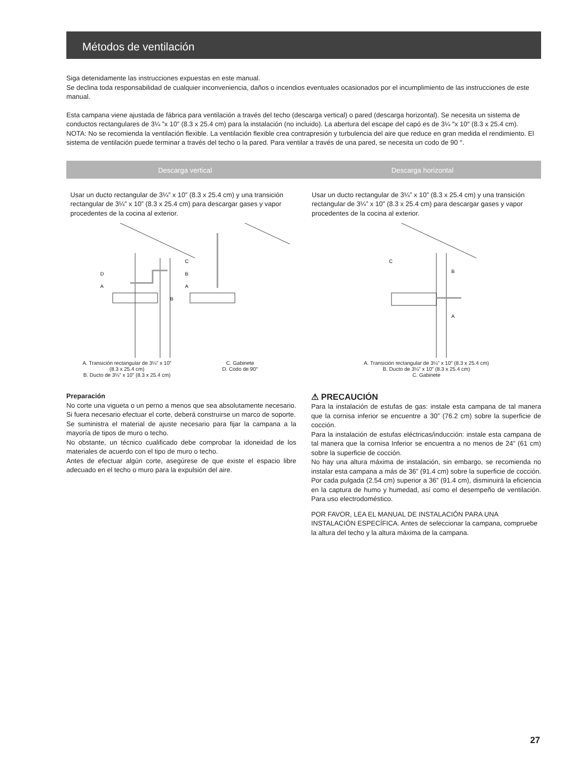Métodos de ventilación
Siga detenidamente las instrucciones expuestas en este manual.
Se declina toda responsabilidad de cualquier inconveniencia, daños o incendios eventuales ocasionados por el incumplimiento de las instrucciones de este manual.
Esta campana viene ajustada de fábrica para ventilación a través del techo (descarga vertical) o pared (descarga horizontal). Se necesita un sistema de conductos rectangulares de 3¼ ”x 10” (8.3 x 25.4 cm) para la instalación (no incluido). La abertura del escape del capó es de 3¼ ″x 10″ (8.3 x 25.4 cm).
NOTA: No se recomienda la ventilación flexible. La ventilación flexible crea contrapresión y turbulencia del aire que reduce en gran medida el rendimiento. El sistema de ventilación puede terminar a través del techo o la pared. Para ventilar a través de una pared, se necesita un codo de 90 °.
Descarga vertical Descarga horizontal
Usar un ducto rectangular de 3¼” x 10” (8.3 x 25.4 cm) y una transición rectangular de 3¼” x 10” (8.3 x 25.4 cm) para descargar gases y vapor procedentes de la cocina al exterior.
D
A
B
C
B
A
A. Transición rectangular de 3¼” x 10”
(8.3 x 25.4 cm)
B. Ducto de 3¼” x 10” (8.3 x 25.4 cm)
C. Gabinete
D. Codo de 90°
Usar un ducto rectangular de 3¼” x 10” (8.3 x 25.4 cm) y una transición rectangular de 3¼” x 10” (8.3 x 25.4 cm) para descargar gases y vapor procedentes de la cocina al exterior.
C
B
A
A. Transición rectangular de 3¼” x 10” (8.3 x 25.4 cm)
B. Ducto de 3¼” x 10” (8.3 x 25.4 cm)
C. Gabinete
Preparación
No corte una vigueta o un perno a menos que sea absolutamente necesario. Si fuera necesario efectuar el corte, deberá construirse un marco de soporte.
Se suministra el material de ajuste necesario para fijar la campana a la mayoría de tipos de muro o techo.
No obstante, un técnico cualificado debe comprobar la idoneidad de los materiales de acuerdo con el tipo de muro o techo.
Antes de efectuar algún corte, asegúrese de que existe el espacio libre adecuado en el techo o muro para la expulsión del aire.
⚠ PRECAUCIÓN
Para la instalación de estufas de gas: instale esta campana de tal manera que la cornisa inferior se encuentre a 30” (76.2 cm) sobre la superficie de cocción.
Para la instalación de estufas eléctricas/inducción: instale esta campana de tal manera que la cornisa Inferior se encuentra a no menos de 24” (61 cm) sobre la superficie de cocción.
No hay una altura máxima de instalación, sin embargo, se recomienda no instalar esta campana a más de 36” (91.4 cm) sobre la superficie de cocción. Por cada pulgada (2.54 cm) superior a 36” (91.4 cm), disminuirá la eficiencia en la captura de humo y humedad, así como el desempeño de ventilación. Para uso electrodoméstico.
POR FAVOR, LEA EL MANUAL DE INSTALACIÓN PARA UNA INSTALACIÓN ESPECÍFICA. Antes de seleccionar la campana, compruebe la altura del techo y la altura máxima de la campana.
27